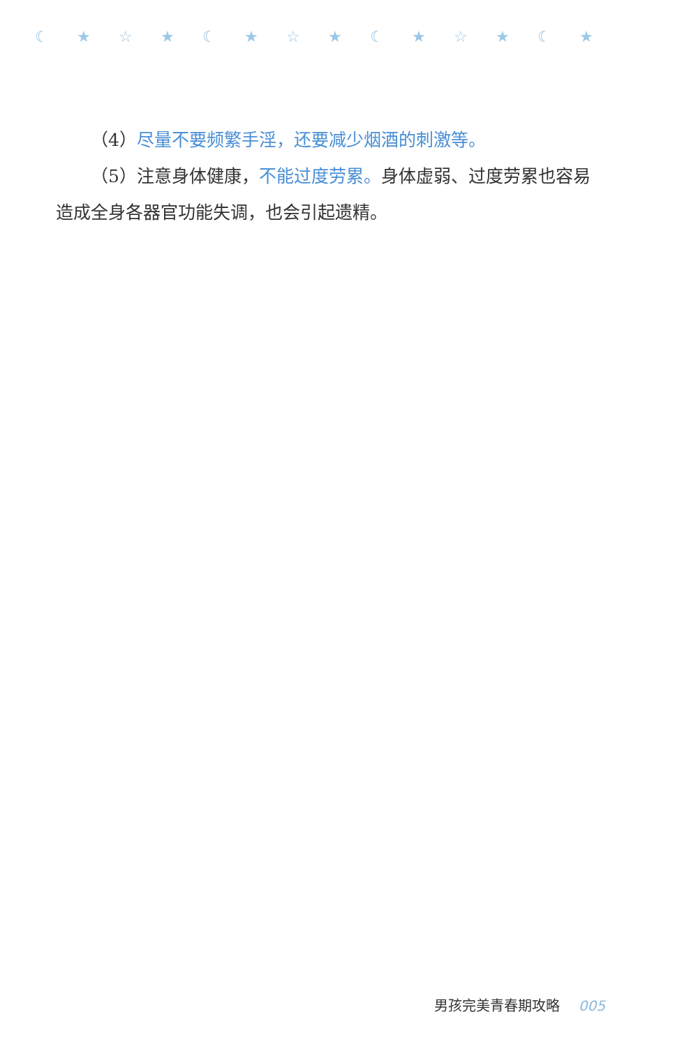☾★☆★☾★☆★☾★☆★☾★
（4）尽量不要频繁手淫，还要减少烟酒的刺激等。
（5）注意身体健康，不能过度劳累。身体虚弱、过度劳累也容易造成全身各器官功能失调，也会引起遗精。
男孩完美青春期攻略 005